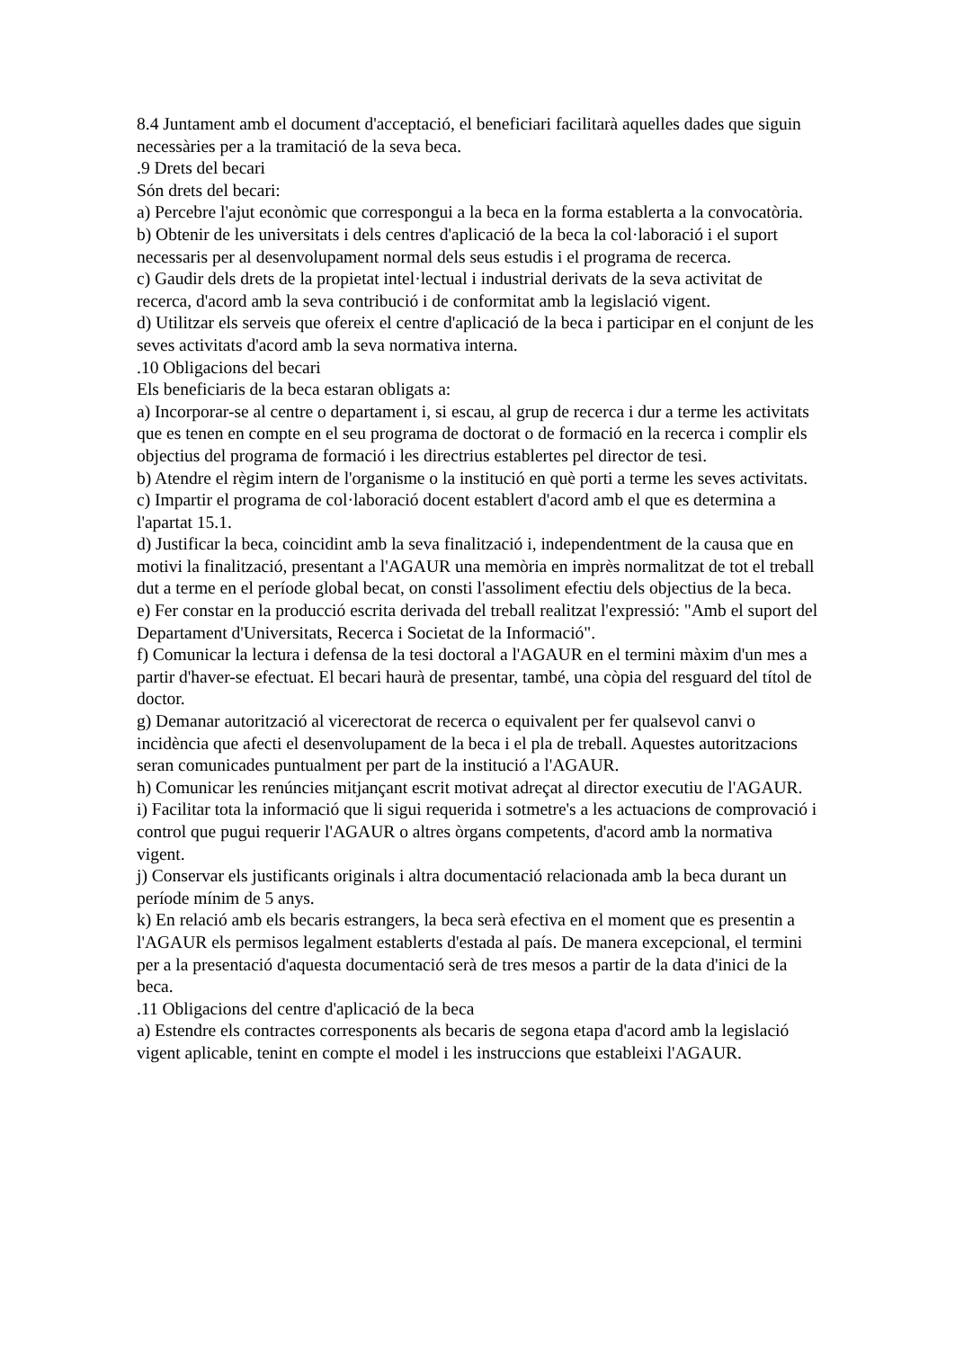8.4 Juntament amb el document d'acceptació, el beneficiari facilitarà aquelles dades que siguin necessàries per a la tramitació de la seva beca.
.9 Drets del becari
Són drets del becari:
a) Percebre l'ajut econòmic que correspongui a la beca en la forma establerta a la convocatòria.
b) Obtenir de les universitats i dels centres d'aplicació de la beca la col·laboració i el suport necessaris per al desenvolupament normal dels seus estudis i el programa de recerca.
c) Gaudir dels drets de la propietat intel·lectual i industrial derivats de la seva activitat de recerca, d'acord amb la seva contribució i de conformitat amb la legislació vigent.
d) Utilitzar els serveis que ofereix el centre d'aplicació de la beca i participar en el conjunt de les seves activitats d'acord amb la seva normativa interna.
.10 Obligacions del becari
Els beneficiaris de la beca estaran obligats a:
a) Incorporar-se al centre o departament i, si escau, al grup de recerca i dur a terme les activitats que es tenen en compte en el seu programa de doctorat o de formació en la recerca i complir els objectius del programa de formació i les directrius establertes pel director de tesi.
b) Atendre el règim intern de l'organisme o la institució en què porti a terme les seves activitats.
c) Impartir el programa de col·laboració docent establert d'acord amb el que es determina a l'apartat 15.1.
d) Justificar la beca, coincidint amb la seva finalització i, independentment de la causa que en motivi la finalització, presentant a l'AGAUR una memòria en imprès normalitzat de tot el treball dut a terme en el període global becat, on consti l'assoliment efectiu dels objectius de la beca.
e) Fer constar en la producció escrita derivada del treball realitzat l'expressió: "Amb el suport del Departament d'Universitats, Recerca i Societat de la Informació".
f) Comunicar la lectura i defensa de la tesi doctoral a l'AGAUR en el termini màxim d'un mes a partir d'haver-se efectuat. El becari haurà de presentar, també, una còpia del resguard del títol de doctor.
g) Demanar autorització al vicerectorat de recerca o equivalent per fer qualsevol canvi o incidència que afecti el desenvolupament de la beca i el pla de treball. Aquestes autoritzacions seran comunicades puntualment per part de la institució a l'AGAUR.
h) Comunicar les renúncies mitjançant escrit motivat adreçat al director executiu de l'AGAUR.
i) Facilitar tota la informació que li sigui requerida i sotmetre's a les actuacions de comprovació i control que pugui requerir l'AGAUR o altres òrgans competents, d'acord amb la normativa vigent.
j) Conservar els justificants originals i altra documentació relacionada amb la beca durant un període mínim de 5 anys.
k) En relació amb els becaris estrangers, la beca serà efectiva en el moment que es presentin a l'AGAUR els permisos legalment establerts d'estada al país. De manera excepcional, el termini per a la presentació d'aquesta documentació serà de tres mesos a partir de la data d'inici de la beca.
.11 Obligacions del centre d'aplicació de la beca
a) Estendre els contractes corresponents als becaris de segona etapa d'acord amb la legislació vigent aplicable, tenint en compte el model i les instruccions que estableixi l'AGAUR.